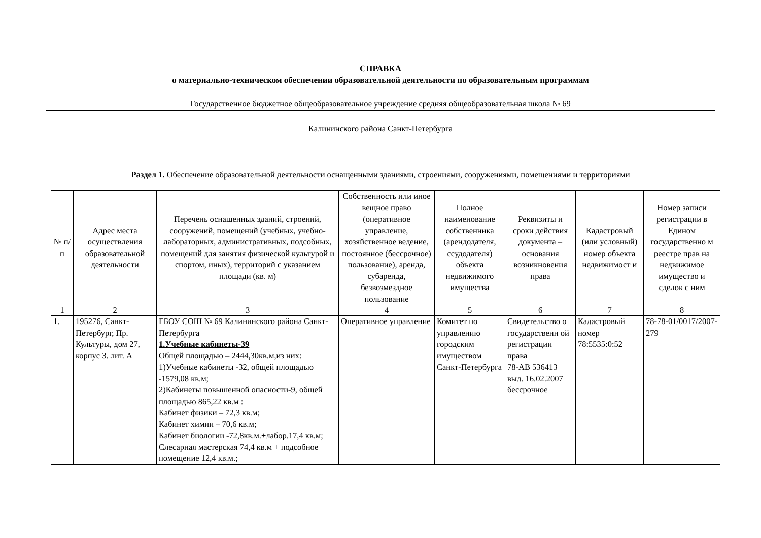СПРАВКА
о материально-техническом обеспечении образовательной деятельности по образовательным программам
Государственное бюджетное общеобразовательное учреждение средняя общеобразовательная школа № 69
Калининского района Санкт-Петербурга
Раздел 1. Обеспечение образовательной деятельности оснащенными зданиями, строениями, сооружениями, помещениями и территориями
| № п/п | Адрес места осуществления образовательной деятельности | Перечень оснащенных зданий, строений, сооружений, помещений (учебных, учебно-лабораторных, административных, подсобных, помещений для занятия физической культурой и спортом, иных), территорий с указанием площади (кв. м) | Собственность или иное вещное право (оперативное управление, хозяйственное ведение, постоянное (бессрочное) пользование), аренда, субаренда, безвозмездное пользование | Полное наименование собственника (арендодателя, ссудодателя) объекта недвижимого имущества | Реквизиты и сроки действия документа – основания возникновения права | Кадастровый (или условный) номер объекта недвижимост и | Номер записи регистрации в Едином государственно м реестре прав на недвижимое имущество и сделок с ним |
| --- | --- | --- | --- | --- | --- | --- | --- |
| 1 | 2 | 3 | 4 | 5 | 6 | 7 | 8 |
| 1. | 195276, Санкт-Петербург, Пр. Культуры, дом 27, корпус 3. лит. А | ГБОУ СОШ № 69 Калининского района Санкт-Петербурга 1.Учебные кабинеты-39 Общей площадью – 2444,30кв.м,из них: 1)Учебные кабинеты -32, общей площадью -1579,08 кв.м; 2)Кабинеты повышенной опасности-9, общей площадью 865,22 кв.м : Кабинет физики – 72,3 кв.м; Кабинет химии – 70,6 кв.м; Кабинет биологии -72,8кв.м.+лабор.17,4 кв.м; Слесарная мастерская 74,4 кв.м + подсобное помещение 12,4 кв.м.; | Оперативное управление | Комитет по управлению городским имуществом Санкт-Петербурга | Свидетельство о государственн ой регистрации права 78-АВ 536413 выд. 16.02.2007 бессрочное | Кадастровый номер 78:5535:0:52 | 78-78-01/0017/2007-279 |